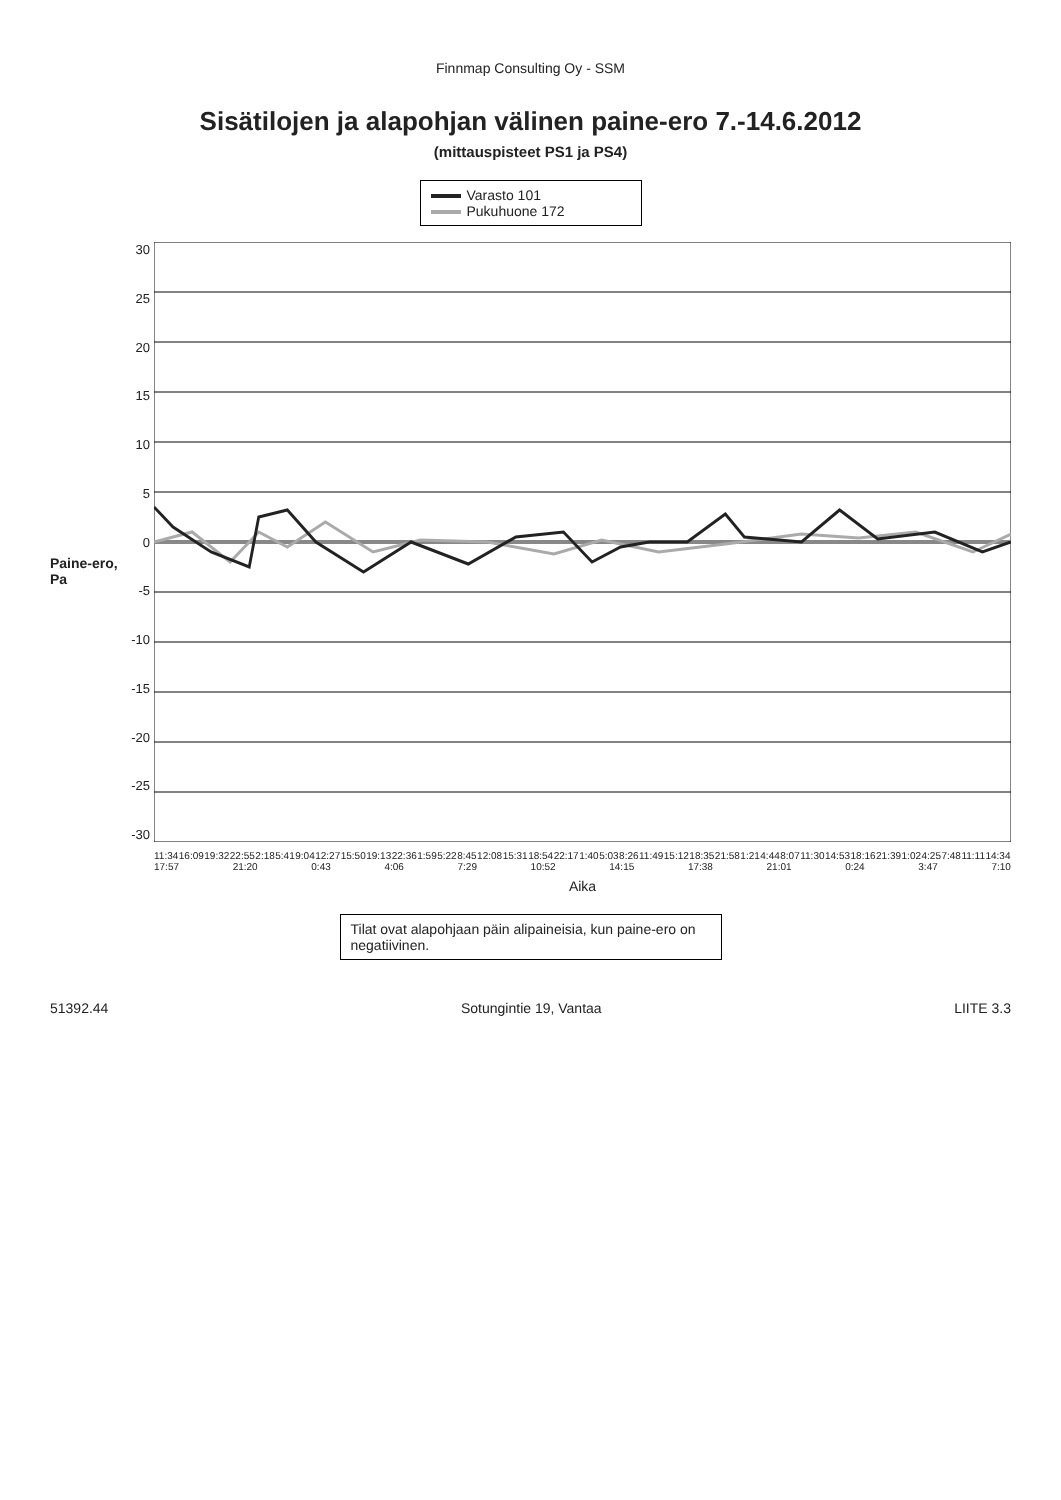Finnmap Consulting Oy - SSM
Sisätilojen ja alapohjan välinen paine-ero 7.-14.6.2012
(mittauspisteet PS1 ja PS4)
Varasto 101
Pukuhuone 172
Paine-ero, Pa
30
25
20
15
10
5
0
-5
-10
-15
-20
-25
-30
11:34 16:09 19:32 22:55 2:18 5:41 9:04 12:27 15:50 19:13 22:36 1:59 5:22 8:45 12:08 15:31 18:54 22:17 1:40 5:03 8:26 11:49 15:12 18:35 21:58 1:21 4:44 8:07 11:30 14:53 18:16 21:39 1:02 4:25 7:48 11:11 14:34 17:57 21:20 0:43 4:06 7:29 10:52 14:15 17:38 21:01 0:24 3:47 7:10
Aika
Tilat ovat alapohjaan päin alipaineisia, kun paine-ero on negatiivinen.
51392.44 Sotungintie 19, Vantaa LIITE 3.3